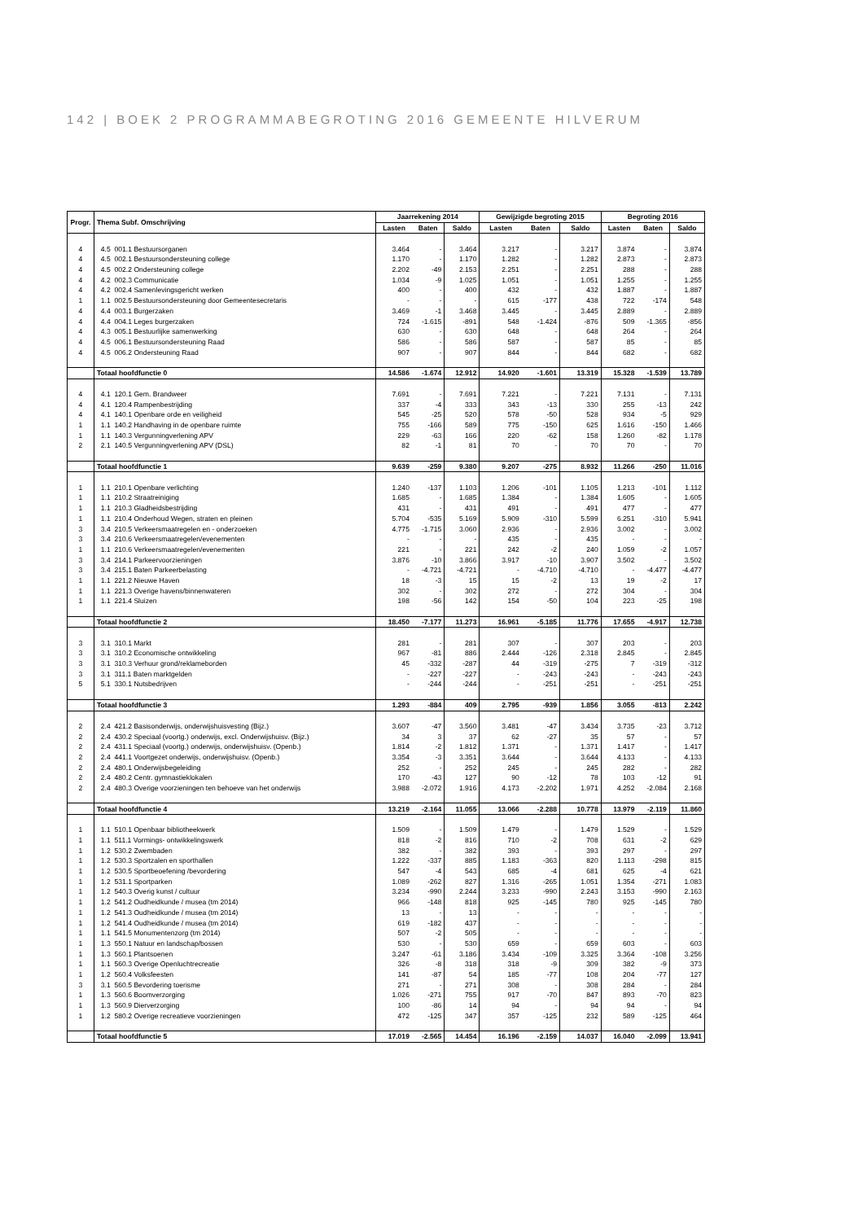142 | BOEK 2 PROGRAMMABEGROTING 2016 GEMEENTE HILVERUM
| Progr. | Thema Subf. Omschrijving | Jaarrekening 2014 | | | Gewijzigde begroting 2015 | | | Begroting 2016 | | |
| --- | --- | --- | --- | --- | --- | --- | --- | --- | --- | --- |
| | | Lasten | Baten | Saldo | Lasten | Baten | Saldo | Lasten | Baten | Saldo |
| 4 | 4.5 001.1 Bestuursorganen | 3.464 | - | 3.464 | 3.217 | - | 3.217 | 3.874 | - | 3.874 |
| 4 | 4.5 002.1 Bestuursondersteuning college | 1.170 | - | 1.170 | 1.282 | - | 1.282 | 2.873 | - | 2.873 |
| 4 | 4.5 002.2 Ondersteuning college | 2.202 | -49 | 2.153 | 2.251 | - | 2.251 | 288 | - | 288 |
| 4 | 4.2 002.3 Communicatie | 1.034 | -9 | 1.025 | 1.051 | - | 1.051 | 1.255 | - | 1.255 |
| 4 | 4.2 002.4 Samenlevingsgericht werken | 400 | - | 400 | 432 | - | 432 | 1.887 | - | 1.887 |
| 1 | 1.1 002.5 Bestuursondersteuning door Gemeentesecretaris | - | - | - | 615 | -177 | 438 | 722 | -174 | 548 |
| 4 | 4.4 003.1 Burgerzaken | 3.469 | -1 | 3.468 | 3.445 | - | 3.445 | 2.889 | - | 2.889 |
| 4 | 4.4 004.1 Leges burgerzaken | 724 | -1.615 | -891 | 548 | -1.424 | -876 | 509 | -1.365 | -856 |
| 4 | 4.3 005.1 Bestuurlijke samenwerking | 630 | - | 630 | 648 | - | 648 | 264 | - | 264 |
| 4 | 4.5 006.1 Bestuursondersteuning Raad | 586 | - | 586 | 587 | - | 587 | 85 | - | 85 |
| 4 | 4.5 006.2 Ondersteuning Raad | 907 | - | 907 | 844 | - | 844 | 682 | - | 682 |
| | Totaal hoofdfunctie 0 | 14.586 | -1.674 | 12.912 | 14.920 | -1.601 | 13.319 | 15.328 | -1.539 | 13.789 |
| 4 | 4.1 120.1 Gem. Brandweer | 7.691 | - | 7.691 | 7.221 | - | 7.221 | 7.131 | - | 7.131 |
| 4 | 4.1 120.4 Rampenbestrijding | 337 | -4 | 333 | 343 | -13 | 330 | 255 | -13 | 242 |
| 4 | 4.1 140.1 Openbare orde en veiligheid | 545 | -25 | 520 | 578 | -50 | 528 | 934 | -5 | 929 |
| 1 | 1.1 140.2 Handhaving in de openbare ruimte | 755 | -166 | 589 | 775 | -150 | 625 | 1.616 | -150 | 1.466 |
| 1 | 1.1 140.3 Vergunningverlening APV | 229 | -63 | 166 | 220 | -62 | 158 | 1.260 | -82 | 1.178 |
| 2 | 2.1 140.5 Vergunningverlening APV (DSL) | 82 | -1 | 81 | 70 | - | 70 | 70 | - | 70 |
| | Totaal hoofdfunctie 1 | 9.639 | -259 | 9.380 | 9.207 | -275 | 8.932 | 11.266 | -250 | 11.016 |
| 1 | 1.1 210.1 Openbare verlichting | 1.240 | -137 | 1.103 | 1.206 | -101 | 1.105 | 1.213 | -101 | 1.112 |
| 1 | 1.1 210.2 Straatreiniging | 1.685 | - | 1.685 | 1.384 | - | 1.384 | 1.605 | - | 1.605 |
| 1 | 1.1 210.3 Gladheidsbestrijding | 431 | - | 431 | 491 | - | 491 | 477 | - | 477 |
| 1 | 1.1 210.4 Onderhoud Wegen, straten en pleinen | 5.704 | -535 | 5.169 | 5.909 | -310 | 5.599 | 6.251 | -310 | 5.941 |
| 3 | 3.4 210.5 Verkeersmaatregelen en - onderzoeken | 4.775 | -1.715 | 3.060 | 2.936 | - | 2.936 | 3.002 | - | 3.002 |
| 3 | 3.4 210.6 Verkeersmaatregelen/evenementen | - | - | - | 435 | - | 435 | - | - | - |
| 1 | 1.1 210.6 Verkeersmaatregelen/evenementen | 221 | - | 221 | 242 | -2 | 240 | 1.059 | -2 | 1.057 |
| 3 | 3.4 214.1 Parkeervoorzieningen | 3.876 | -10 | 3.866 | 3.917 | -10 | 3.907 | 3.502 | - | 3.502 |
| 3 | 3.4 215.1 Baten Parkeerbelasting | - | -4.721 | -4.721 | - | -4.710 | -4.710 | - | -4.477 | -4.477 |
| 1 | 1.1 221.2 Nieuwe Haven | 18 | -3 | 15 | 15 | -2 | 13 | 19 | -2 | 17 |
| 1 | 1.1 221.3 Overige havens/binnenwateren | 302 | - | 302 | 272 | - | 272 | 304 | - | 304 |
| 1 | 1.1 221.4 Sluizen | 198 | -56 | 142 | 154 | -50 | 104 | 223 | -25 | 198 |
| | Totaal hoofdfunctie 2 | 18.450 | -7.177 | 11.273 | 16.961 | -5.185 | 11.776 | 17.655 | -4.917 | 12.738 |
| 3 | 3.1 310.1 Markt | 281 | - | 281 | 307 | - | 307 | 203 | - | 203 |
| 3 | 3.1 310.2 Economische ontwikkeling | 967 | -81 | 886 | 2.444 | -126 | 2.318 | 2.845 | - | 2.845 |
| 3 | 3.1 310.3 Verhuur grond/reklameborden | 45 | -332 | -287 | 44 | -319 | -275 | 7 | -319 | -312 |
| 3 | 3.1 311.1 Baten marktgelden | - | -227 | -227 | - | -243 | -243 | - | -243 | -243 |
| 5 | 5.1 330.1 Nutsbedrijven | - | -244 | -244 | - | -251 | -251 | - | -251 | -251 |
| | Totaal hoofdfunctie 3 | 1.293 | -884 | 409 | 2.795 | -939 | 1.856 | 3.055 | -813 | 2.242 |
| 2 | 2.4 421.2 Basisonderwijs, onderwijshuisvesting (Bijz.) | 3.607 | -47 | 3.560 | 3.481 | -47 | 3.434 | 3.735 | -23 | 3.712 |
| 2 | 2.4 430.2 Speciaal (voortg.) onderwijs, excl. Onderwijshuisv. (Bijz.) | 34 | 3 | 37 | 62 | -27 | 35 | 57 | - | 57 |
| 2 | 2.4 431.1 Speciaal (voortg.) onderwijs, onderwijshuisv. (Openb.) | 1.814 | -2 | 1.812 | 1.371 | - | 1.371 | 1.417 | - | 1.417 |
| 2 | 2.4 441.1 Voortgezet onderwijs, onderwijshuisv. (Openb.) | 3.354 | -3 | 3.351 | 3.644 | - | 3.644 | 4.133 | - | 4.133 |
| 2 | 2.4 480.1 Onderwijsbegeleiding | 252 | - | 252 | 245 | - | 245 | 282 | - | 282 |
| 2 | 2.4 480.2 Centr. gymnastieklokalen | 170 | -43 | 127 | 90 | -12 | 78 | 103 | -12 | 91 |
| 2 | 2.4 480.3 Overige voorzieningen ten behoeve van het onderwijs | 3.988 | -2.072 | 1.916 | 4.173 | -2.202 | 1.971 | 4.252 | -2.084 | 2.168 |
| | Totaal hoofdfunctie 4 | 13.219 | -2.164 | 11.055 | 13.066 | -2.288 | 10.778 | 13.979 | -2.119 | 11.860 |
| 1 | 1.1 510.1 Openbaar bibliotheekwerk | 1.509 | - | 1.509 | 1.479 | - | 1.479 | 1.529 | - | 1.529 |
| 1 | 1.1 511.1 Vormings- ontwikkelingswerk | 818 | -2 | 816 | 710 | -2 | 708 | 631 | -2 | 629 |
| 1 | 1.2 530.2 Zwembaden | 382 | - | 382 | 393 | - | 393 | 297 | - | 297 |
| 1 | 1.2 530.3 Sportzalen en sporthallen | 1.222 | -337 | 885 | 1.183 | -363 | 820 | 1.113 | -298 | 815 |
| 1 | 1.2 530.5 Sportbeoefening /bevordering | 547 | -4 | 543 | 685 | -4 | 681 | 625 | -4 | 621 |
| 1 | 1.2 531.1 Sportparken | 1.089 | -262 | 827 | 1.316 | -265 | 1.051 | 1.354 | -271 | 1.083 |
| 1 | 1.2 540.3 Overig kunst / cultuur | 3.234 | -990 | 2.244 | 3.233 | -990 | 2.243 | 3.153 | -990 | 2.163 |
| 1 | 1.2 541.2 Oudheidkunde / musea (tm 2014) | 966 | -148 | 818 | 925 | -145 | 780 | 925 | -145 | 780 |
| 1 | 1.2 541.3 Oudheidkunde / musea (tm 2014) | 13 | - | 13 | - | - | - | - | - | - |
| 1 | 1.2 541.4 Oudheidkunde / musea (tm 2014) | 619 | -182 | 437 | - | - | - | - | - | - |
| 1 | 1.1 541.5 Monumentenzorg (tm 2014) | 507 | -2 | 505 | - | - | - | - | - | - |
| 1 | 1.3 550.1 Natuur en landschap/bossen | 530 | - | 530 | 659 | - | 659 | 603 | - | 603 |
| 1 | 1.3 560.1 Plantsoenen | 3.247 | -61 | 3.186 | 3.434 | -109 | 3.325 | 3.364 | -108 | 3.256 |
| 1 | 1.1 560.3 Overige Openluchtrecreatie | 326 | -8 | 318 | 318 | -9 | 309 | 382 | -9 | 373 |
| 1 | 1.2 560.4 Volksfeesten | 141 | -87 | 54 | 185 | -77 | 108 | 204 | -77 | 127 |
| 3 | 3.1 560.5 Bevordering toerisme | 271 | - | 271 | 308 | - | 308 | 284 | - | 284 |
| 1 | 1.3 560.6 Boomverzorging | 1.026 | -271 | 755 | 917 | -70 | 847 | 893 | -70 | 823 |
| 1 | 1.3 560.9 Dierverzorging | 100 | -86 | 14 | 94 | - | 94 | 94 | - | 94 |
| 1 | 1.2 580.2 Overige recreatieve voorzieningen | 472 | -125 | 347 | 357 | -125 | 232 | 589 | -125 | 464 |
| | Totaal hoofdfunctie 5 | 17.019 | -2.565 | 14.454 | 16.196 | -2.159 | 14.037 | 16.040 | -2.099 | 13.941 |